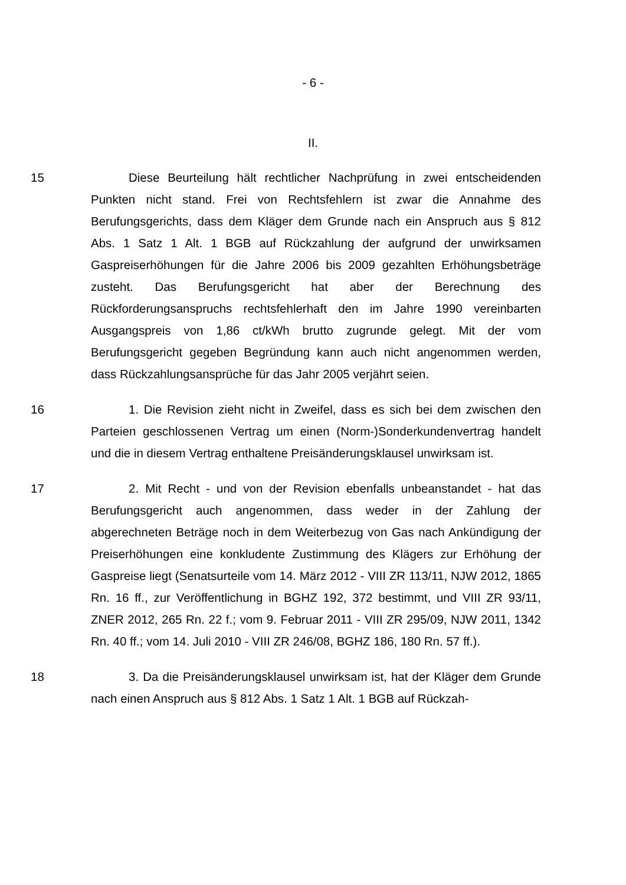- 6 -
II.
15 Diese Beurteilung hält rechtlicher Nachprüfung in zwei entscheidenden Punkten nicht stand. Frei von Rechtsfehlern ist zwar die Annahme des Berufungsgerichts, dass dem Kläger dem Grunde nach ein Anspruch aus § 812 Abs. 1 Satz 1 Alt. 1 BGB auf Rückzahlung der aufgrund der unwirksamen Gaspreiserhöhungen für die Jahre 2006 bis 2009 gezahlten Erhöhungsbeträge zusteht. Das Berufungsgericht hat aber der Berechnung des Rückforderungsanspruchs rechtsfehlerhaft den im Jahre 1990 vereinbarten Ausgangspreis von 1,86 ct/kWh brutto zugrunde gelegt. Mit der vom Berufungsgericht gegeben Begründung kann auch nicht angenommen werden, dass Rückzahlungsansprüche für das Jahr 2005 verjährt seien.
16 1. Die Revision zieht nicht in Zweifel, dass es sich bei dem zwischen den Parteien geschlossenen Vertrag um einen (Norm-)Sonderkundenvertrag handelt und die in diesem Vertrag enthaltene Preisänderungsklausel unwirksam ist.
17 2. Mit Recht - und von der Revision ebenfalls unbeanstandet - hat das Berufungsgericht auch angenommen, dass weder in der Zahlung der abgerechneten Beträge noch in dem Weiterbezug von Gas nach Ankündigung der Preiserhöhungen eine konkludente Zustimmung des Klägers zur Erhöhung der Gaspreise liegt (Senatsurteile vom 14. März 2012 - VIII ZR 113/11, NJW 2012, 1865 Rn. 16 ff., zur Veröffentlichung in BGHZ 192, 372 bestimmt, und VIII ZR 93/11, ZNER 2012, 265 Rn. 22 f.; vom 9. Februar 2011 - VIII ZR 295/09, NJW 2011, 1342 Rn. 40 ff.; vom 14. Juli 2010 - VIII ZR 246/08, BGHZ 186, 180 Rn. 57 ff.).
18 3. Da die Preisänderungsklausel unwirksam ist, hat der Kläger dem Grunde nach einen Anspruch aus § 812 Abs. 1 Satz 1 Alt. 1 BGB auf Rückzah-